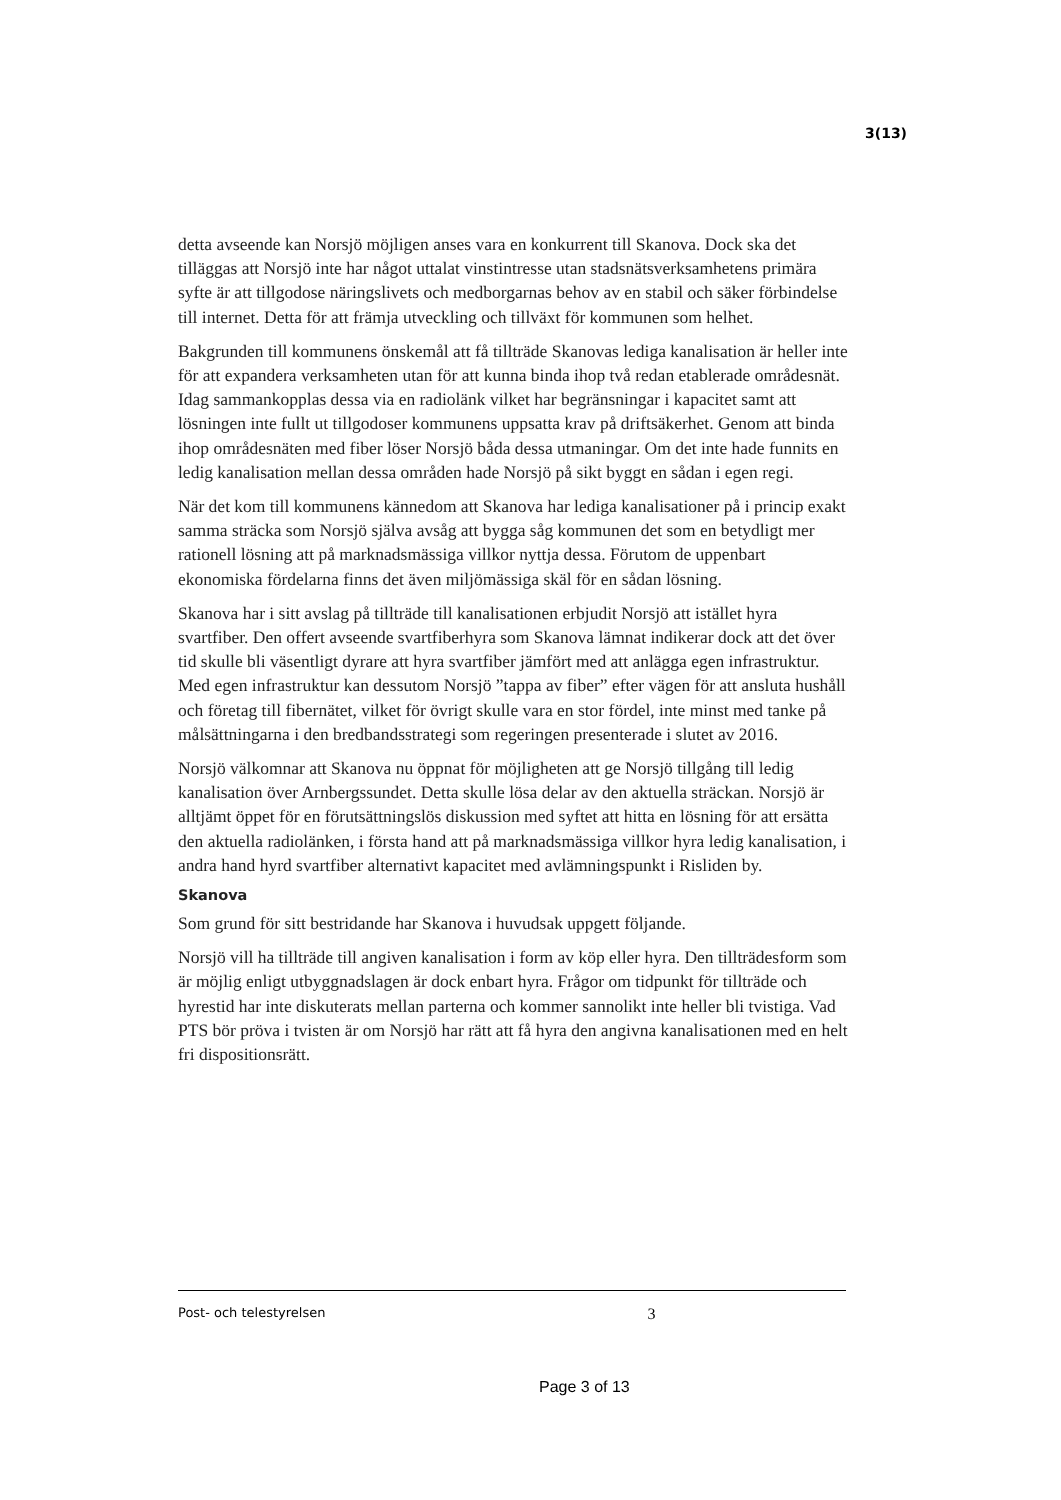3(13)
detta avseende kan Norsjö möjligen anses vara en konkurrent till Skanova. Dock ska det tilläggas att Norsjö inte har något uttalat vinstintresse utan stadsnätsverksamhetens primära syfte är att tillgodose näringslivets och medborgarnas behov av en stabil och säker förbindelse till internet. Detta för att främja utveckling och tillväxt för kommunen som helhet.
Bakgrunden till kommunens önskemål att få tillträde Skanovas lediga kanalisation är heller inte för att expandera verksamheten utan för att kunna binda ihop två redan etablerade områdesnät. Idag sammankopplas dessa via en radiolänk vilket har begränsningar i kapacitet samt att lösningen inte fullt ut tillgodoser kommunens uppsatta krav på driftsäkerhet. Genom att binda ihop områdesnäten med fiber löser Norsjö båda dessa utmaningar. Om det inte hade funnits en ledig kanalisation mellan dessa områden hade Norsjö på sikt byggt en sådan i egen regi.
När det kom till kommunens kännedom att Skanova har lediga kanalisationer på i princip exakt samma sträcka som Norsjö själva avsåg att bygga såg kommunen det som en betydligt mer rationell lösning att på marknadsmässiga villkor nyttja dessa. Förutom de uppenbart ekonomiska fördelarna finns det även miljömässiga skäl för en sådan lösning.
Skanova har i sitt avslag på tillträde till kanalisationen erbjudit Norsjö att istället hyra svartfiber. Den offert avseende svartfiberhyra som Skanova lämnat indikerar dock att det över tid skulle bli väsentligt dyrare att hyra svartfiber jämfört med att anlägga egen infrastruktur. Med egen infrastruktur kan dessutom Norsjö ”tappa av fiber” efter vägen för att ansluta hushåll och företag till fibernätet, vilket för övrigt skulle vara en stor fördel, inte minst med tanke på målsättningarna i den bredbandsstrategi som regeringen presenterade i slutet av 2016.
Norsjö välkomnar att Skanova nu öppnat för möjligheten att ge Norsjö tillgång till ledig kanalisation över Arnbergssundet. Detta skulle lösa delar av den aktuella sträckan. Norsjö är alltjämt öppet för en förutsättningslös diskussion med syftet att hitta en lösning för att ersätta den aktuella radiolänken, i första hand att på marknadsmässiga villkor hyra ledig kanalisation, i andra hand hyrd svartfiber alternativt kapacitet med avlämningspunkt i Risliden by.
Skanova
Som grund för sitt bestridande har Skanova i huvudsak uppgett följande.
Norsjö vill ha tillträde till angiven kanalisation i form av köp eller hyra. Den tillträdesform som är möjlig enligt utbyggnadslagen är dock enbart hyra. Frågor om tidpunkt för tillträde och hyrestid har inte diskuterats mellan parterna och kommer sannolikt inte heller bli tvistiga. Vad PTS bör pröva i tvisten är om Norsjö har rätt att få hyra den angivna kanalisationen med en helt fri dispositionsrätt.
Post- och telestyrelsen 3
Page 3 of 13